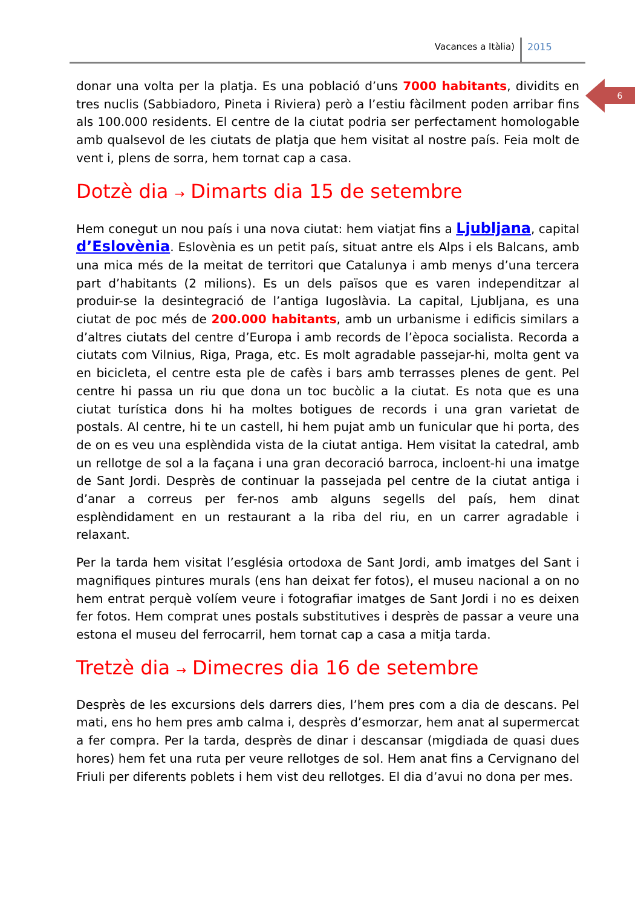Vacances a Itàlia) 2015
6
donar una volta per la platja. Es una població d’uns 7000 habitants, dividits en tres nuclis (Sabbiadoro, Pineta i Riviera) però a l’estiu fàcilment poden arribar fins als 100.000 residents. El centre de la ciutat podria ser perfectament homologable amb qualsevol de les ciutats de platja que hem visitat al nostre país. Feia molt de vent i, plens de sorra, hem tornat cap a casa.
Dotzè dia → Dimarts dia 15 de setembre
Hem conegut un nou país i una nova ciutat: hem viatjat fins a Ljubljana, capital d’Eslovènia. Eslovènia es un petit país, situat antre els Alps i els Balcans, amb una mica més de la meitat de territori que Catalunya i amb menys d’una tercera part d’habitants (2 milions). Es un dels països que es varen independitzar al produir-se la desintegració de l’antiga Iugoslàvia. La capital, Ljubljana, es una ciutat de poc més de 200.000 habitants, amb un urbanisme i edificis similars a d’altres ciutats del centre d’Europa i amb records de l’època socialista. Recorda a ciutats com Vilnius, Riga, Praga, etc. Es molt agradable passejar-hi, molta gent va en bicicleta, el centre esta ple de cafès i bars amb terrasses plenes de gent. Pel centre hi passa un riu que dona un toc bucòlic a la ciutat. Es nota que es una ciutat turística dons hi ha moltes botigues de records i una gran varietat de postals. Al centre, hi te un castell, hi hem pujat amb un funicular que hi porta, des de on es veu una esplèndida vista de la ciutat antiga. Hem visitat la catedral, amb un rellotge de sol a la façana i una gran decoració barroca, incloent-hi una imatge de Sant Jordi. Desprès de continuar la passejada pel centre de la ciutat antiga i d’anar a correus per fer-nos amb alguns segells del país, hem dinat esplèndidament en un restaurant a la riba del riu, en un carrer agradable i relaxant.
Per la tarda hem visitat l’església ortodoxa de Sant Jordi, amb imatges del Sant i magnifiques pintures murals (ens han deixat fer fotos), el museu nacional a on no hem entrat perquè volíem veure i fotografiar imatges de Sant Jordi i no es deixen fer fotos. Hem comprat unes postals substitutives i desprès de passar a veure una estona el museu del ferrocarril, hem tornat cap a casa a mitja tarda.
Tretzè dia → Dimecres dia 16 de setembre
Desprès de les excursions dels darrers dies, l’hem pres com a dia de descans. Pel mati, ens ho hem pres amb calma i, desprès d’esmorzar, hem anat al supermercat a fer compra. Per la tarda, desprès de dinar i descansar (migdiada de quasi dues hores) hem fet una ruta per veure rellotges de sol. Hem anat fins a Cervignano del Friuli per diferents poblets i hem vist deu rellotges. El dia d’avui no dona per mes.